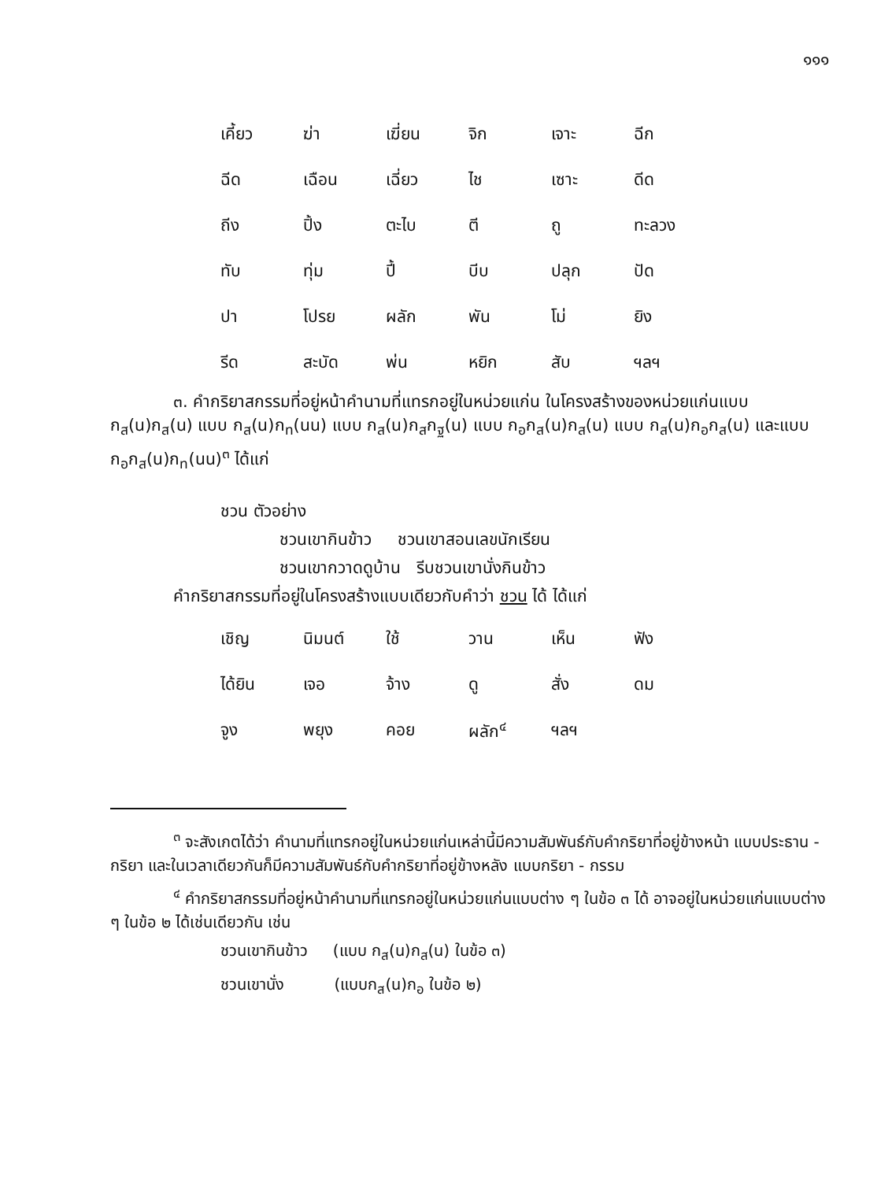๑๑๑
| เคี้ยว | ฆ่า | เฆี่ยน | จิก | เจาะ | ฉีก |
| ฉีด | เฉือน | เฉี่ยว | ไช | เซาะ | ดีด |
| ถีง | ปิ้ง | ตะไบ | ตี | ถู | ทะลวง |
| ทับ | ทุ่ม | ปี้ | บีบ | ปลุก | ปัด |
| ปา | โปรย | ผลัก | พัน | โม่ | ยิง |
| รีด | สะบัด | พ่น | หยิก | สับ | ฯลฯ |
๓. คำกริยาสกรรมที่อยู่หน้าคำนามที่แทรกอยู่ในหน่วยแก่น ในโครงสร้างของหน่วยแก่นแบบ ก<sub>ส</sub>(น)ก<sub>ส</sub>(น) แบบ ก<sub>ส</sub>(น)ก<sub>ท</sub>(นน) แบบ ก<sub>ส</sub>(น)ก<sub>ส</sub>ก<sub>ฐ</sub>(น) แบบ ก<sub>อ</sub>ก<sub>ส</sub>(น)ก<sub>ส</sub>(น) แบบ ก<sub>ส</sub>(น)ก<sub>อ</sub>ก<sub>ส</sub>(น) และแบบ ก<sub>อ</sub>ก<sub>ส</sub>(น)ก<sub>ท</sub>(นน)<sup>๓</sup> ได้แก่
ชวน ตัวอย่าง
ชวนเขากินข้าว ชวนเขาสอนเลขนักเรียน
ชวนเขากวาดดูบ้าน รีบชวนเขานั่งกินข้าว
คำกริยาสกรรมที่อยู่ในโครงสร้างแบบเดียวกับคำว่า ชวน ได้ ได้แก่
| เชิญ | นิมนต์ | ใช้ | วาน | เห็น | ฟัง |
| ได้ยิน | เจอ | จ้าง | ดู | สั่ง | ดม |
| จูง | พยุง | คอย | ผลัก<sup>๔</sup> | ฯลฯ | |
<sup>๓</sup> จะสังเกตได้ว่า คำนามที่แทรกอยู่ในหน่วยแก่นเหล่านี้มีความสัมพันธ์กับคำกริยาที่อยู่ข้างหน้า แบบประธาน - กริยา และในเวลาเดียวกันก็มีความสัมพันธ์กับคำกริยาที่อยู่ข้างหลัง แบบกริยา - กรรม
<sup>๔</sup> คำกริยาสกรรมที่อยู่หน้าคำนามที่แทรกอยู่ในหน่วยแก่นแบบต่าง ๆ ในข้อ ๓ ได้ อาจอยู่ในหน่วยแก่นแบบต่าง ๆ ในข้อ ๒ ได้เช่นเดียวกัน เช่น
ชวนเขากินข้าว (แบบ ก<sub>ส</sub>(น)ก<sub>ส</sub>(น) ในข้อ ๓)
ชวนเขานั่ง (แบบก<sub>ส</sub>(น)ก<sub>อ</sub> ในข้อ ๒)